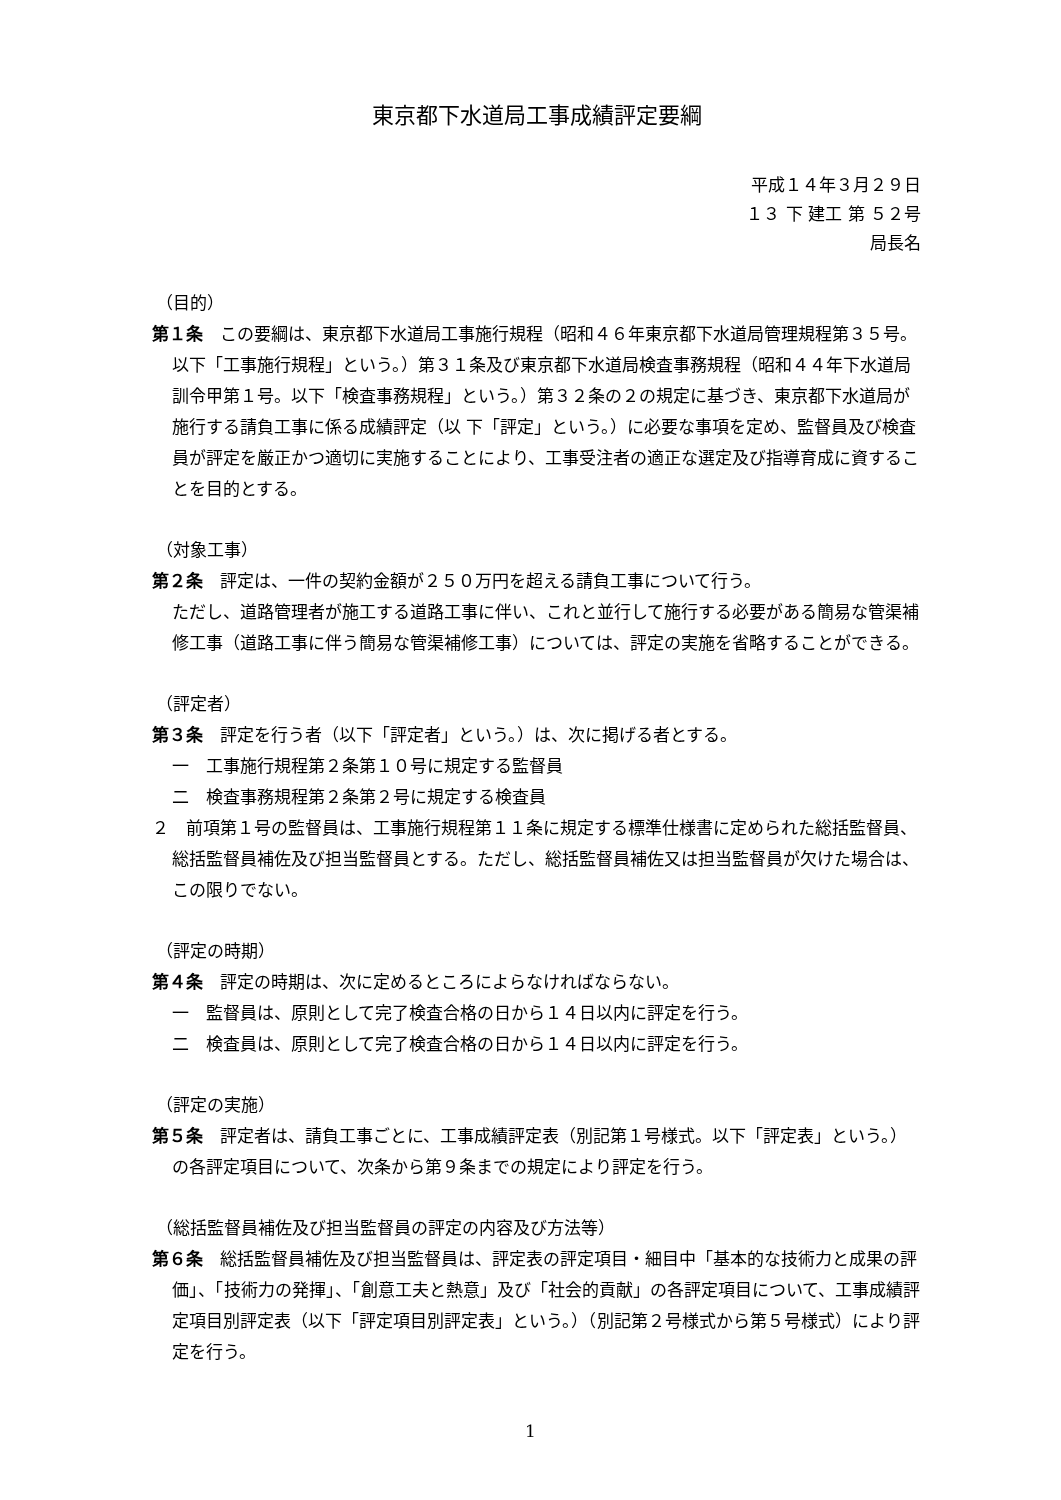東京都下水道局工事成績評定要綱
平成１４年３月２９日
１３ 下 建工 第 ５２号
局長名
（目的）
第１条　この要綱は、東京都下水道局工事施行規程（昭和４６年東京都下水道局管理規程第３５号。以下「工事施行規程」という。）第３１条及び東京都下水道局検査事務規程（昭和４４年下水道局訓令甲第１号。以下「検査事務規程」という。）第３２条の２の規定に基づき、東京都下水道局が施行する請負工事に係る成績評定（以 下「評定」という。）に必要な事項を定め、監督員及び検査員が評定を厳正かつ適切に実施することにより、工事受注者の適正な選定及び指導育成に資することを目的とする。
（対象工事）
第２条　評定は、一件の契約金額が２５０万円を超える請負工事について行う。
ただし、道路管理者が施工する道路工事に伴い、これと並行して施行する必要がある簡易な管渠補修工事（道路工事に伴う簡易な管渠補修工事）については、評定の実施を省略することができる。
（評定者）
第３条　評定を行う者（以下「評定者」という。）は、次に掲げる者とする。
一　工事施行規程第２条第１０号に規定する監督員
二　検査事務規程第２条第２号に規定する検査員
２　前項第１号の監督員は、工事施行規程第１１条に規定する標準仕様書に定められた総括監督員、総括監督員補佐及び担当監督員とする。ただし、総括監督員補佐又は担当監督員が欠けた場合は、この限りでない。
（評定の時期）
第４条　評定の時期は、次に定めるところによらなければならない。
一　監督員は、原則として完了検査合格の日から１４日以内に評定を行う。
二　検査員は、原則として完了検査合格の日から１４日以内に評定を行う。
（評定の実施）
第５条　評定者は、請負工事ごとに、工事成績評定表（別記第１号様式。以下「評定表」という。）の各評定項目について、次条から第９条までの規定により評定を行う。
（総括監督員補佐及び担当監督員の評定の内容及び方法等）
第６条　総括監督員補佐及び担当監督員は、評定表の評定項目・細目中「基本的な技術力と成果の評価」、「技術力の発揮」、「創意工夫と熱意」及び「社会的貢献」の各評定項目について、工事成績評定項目別評定表（以下「評定項目別評定表」という。）（別記第２号様式から第５号様式）により評定を行う。
1